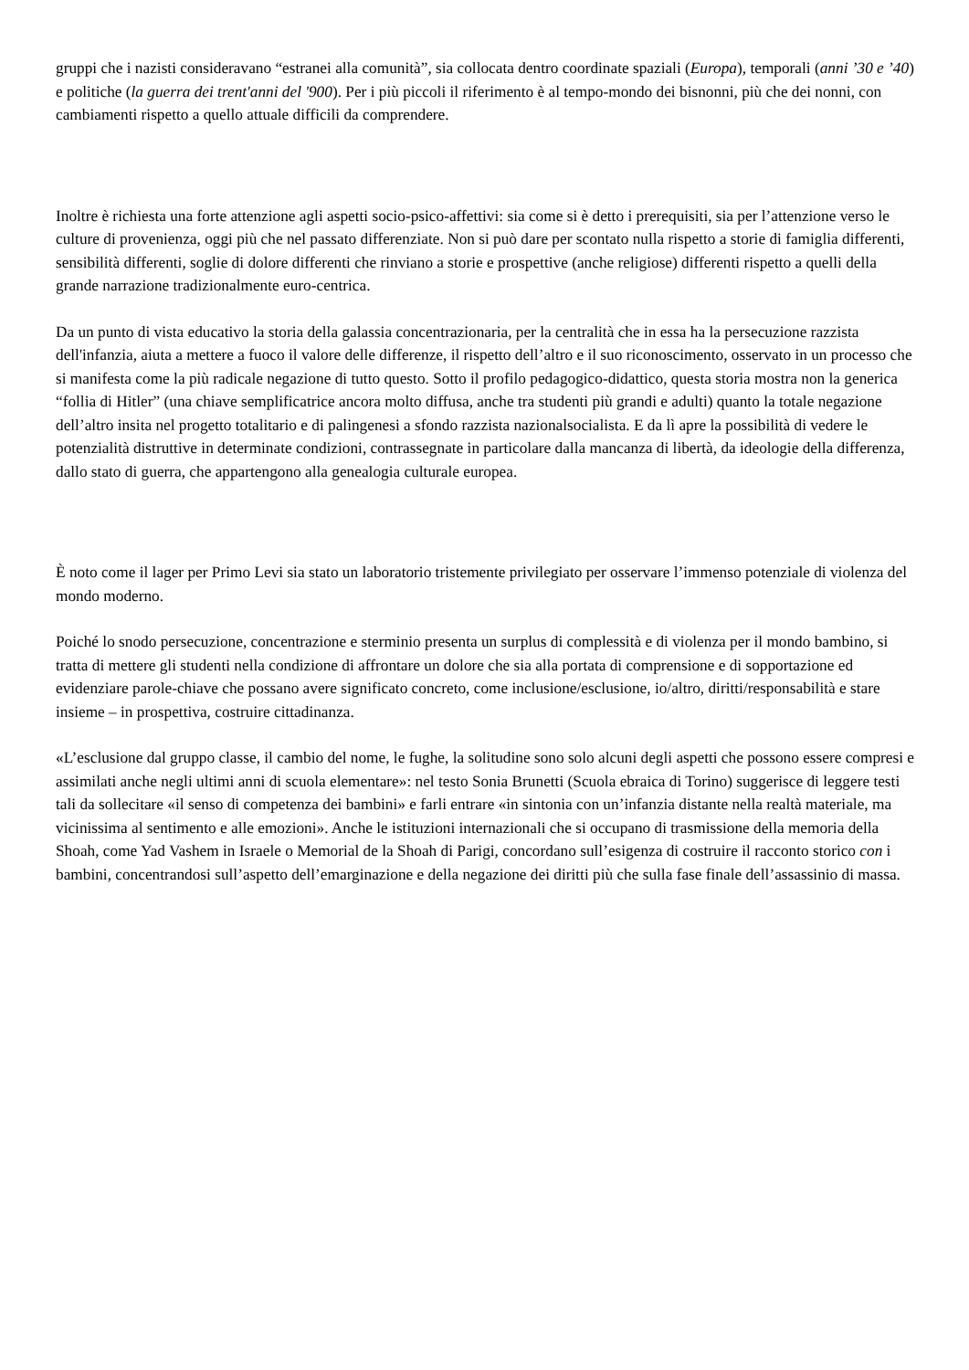gruppi che i nazisti consideravano “estranei alla comunità”, sia collocata dentro coordinate spaziali (Europa), temporali (anni ’30 e ’40) e politiche (la guerra dei trent'anni del '900). Per i più piccoli il riferimento è al tempo-mondo dei bisnonni, più che dei nonni, con cambiamenti rispetto a quello attuale difficili da comprendere.
Inoltre è richiesta una forte attenzione agli aspetti socio-psico-affettivi: sia come si è detto i prerequisiti, sia per l’attenzione verso le culture di provenienza, oggi più che nel passato differenziate. Non si può dare per scontato nulla rispetto a storie di famiglia differenti, sensibilità differenti, soglie di dolore differenti che rinviano a storie e prospettive (anche religiose) differenti rispetto a quelli della grande narrazione tradizionalmente euro-centrica.
Da un punto di vista educativo la storia della galassia concentrazionaria, per la centralità che in essa ha la persecuzione razzista dell'infanzia, aiuta a mettere a fuoco il valore delle differenze, il rispetto dell’altro e il suo riconoscimento, osservato in un processo che si manifesta come la più radicale negazione di tutto questo. Sotto il profilo pedagogico-didattico, questa storia mostra non la generica “follia di Hitler” (una chiave semplificatrice ancora molto diffusa, anche tra studenti più grandi e adulti) quanto la totale negazione dell’altro insita nel progetto totalitario e di palingenesi a sfondo razzista nazionalsocialista. E da lì apre la possibilità di vedere le potenzialità distruttive in determinate condizioni, contrassegnate in particolare dalla mancanza di libertà, da ideologie della differenza, dallo stato di guerra, che appartengono alla genealogia culturale europea.
È noto come il lager per Primo Levi sia stato un laboratorio tristemente privilegiato per osservare l’immenso potenziale di violenza del mondo moderno.
Poiché lo snodo persecuzione, concentrazione e sterminio presenta un surplus di complessità e di violenza per il mondo bambino, si tratta di mettere gli studenti nella condizione di affrontare un dolore che sia alla portata di comprensione e di sopportazione ed evidenziare parole-chiave che possano avere significato concreto, come inclusione/esclusione, io/altro, diritti/responsabilità e stare insieme – in prospettiva, costruire cittadinanza.
«L’esclusione dal gruppo classe, il cambio del nome, le fughe, la solitudine sono solo alcuni degli aspetti che possono essere compresi e assimilati anche negli ultimi anni di scuola elementare»: nel testo Sonia Brunetti (Scuola ebraica di Torino) suggerisce di leggere testi tali da sollecitare «il senso di competenza dei bambini» e farli entrare «in sintonia con un’infanzia distante nella realtà materiale, ma vicinissima al sentimento e alle emozioni». Anche le istituzioni internazionali che si occupano di trasmissione della memoria della Shoah, come Yad Vashem in Israele o Memorial de la Shoah di Parigi, concordano sull’esigenza di costruire il racconto storico con i bambini, concentrandosi sull’aspetto dell’emarginazione e della negazione dei diritti più che sulla fase finale dell’assassinio di massa.